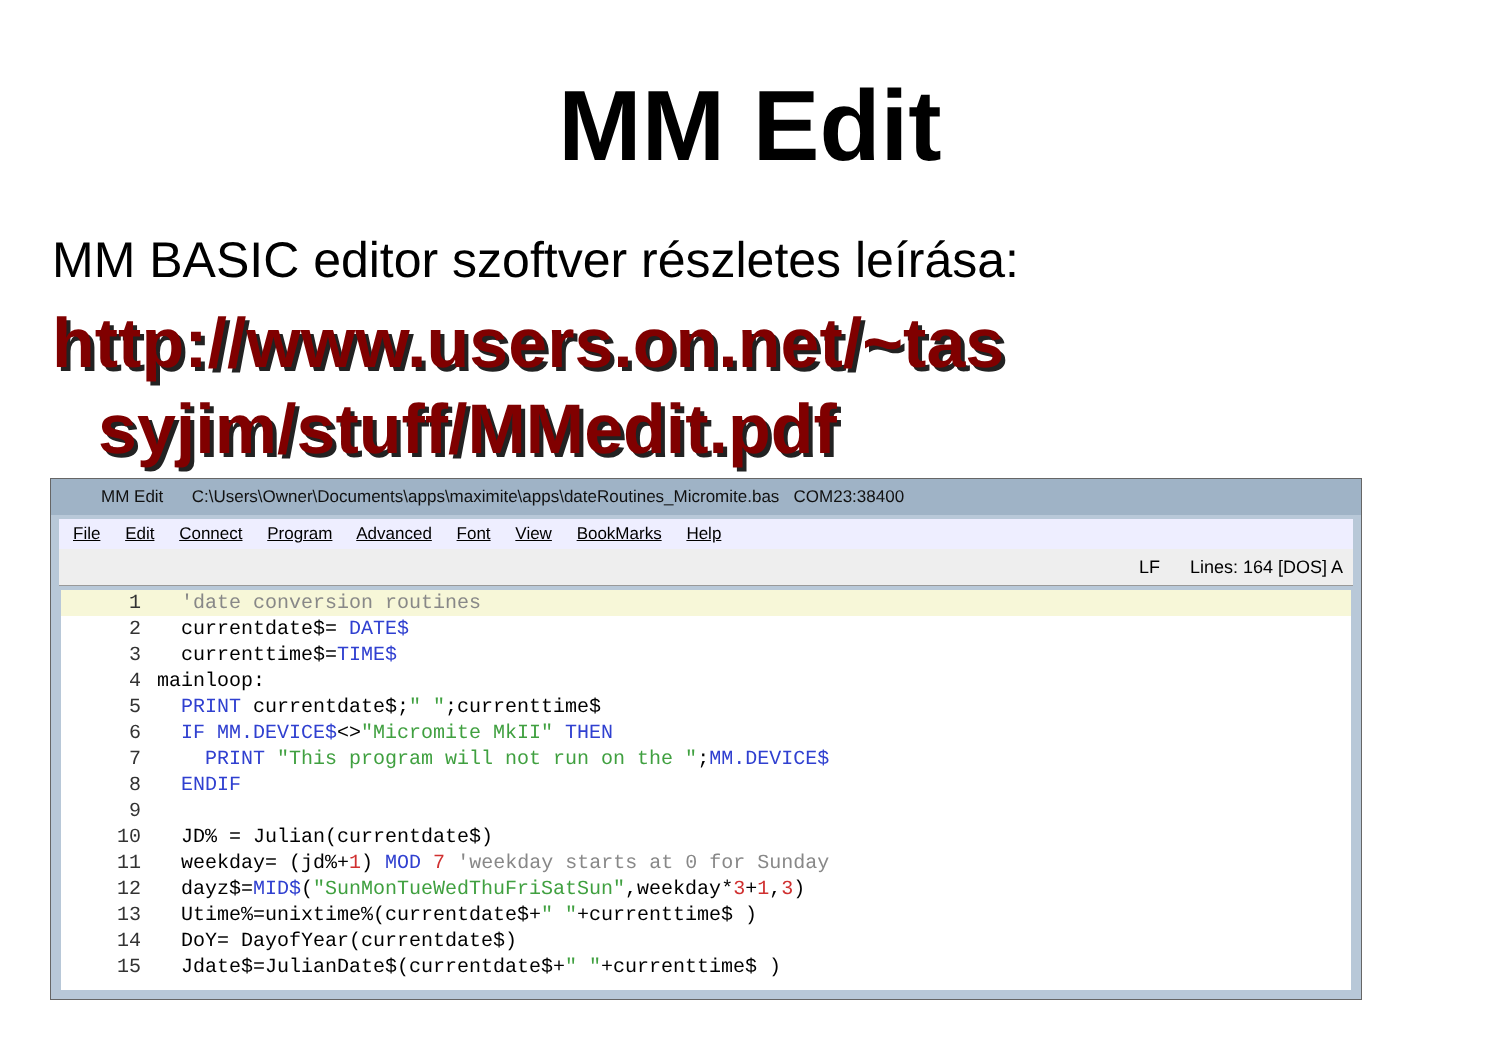MM Edit
MM BASIC editor szoftver részletes leírása:
http://www.users.on.net/~tas
syjim/stuff/MMedit.pdf
MM Edit C:\Users\Owner\Documents\apps\maximite\apps\dateRoutines_Micromite.bas COM23:38400
File Edit Connect Program Advanced Font View BookMarks Help
LF Lines: 164 [DOS] A
1 'date conversion routines
2 currentdate$= DATE$
3 currenttime$=TIME$
4 mainloop:
5 PRINT currentdate$;" ";currenttime$
6 IF MM.DEVICE$<>"Micromite MkII" THEN
7 PRINT "This program will not run on the ";MM.DEVICE$
8 ENDIF
9
10 JD% = Julian(currentdate$)
11 weekday= (jd%+1) MOD 7 'weekday starts at 0 for Sunday
12 dayz$=MID$("SunMonTueWedThuFriSatSun",weekday*3+1,3)
13 Utime%=unixtime%(currentdate$+" "+currenttime$ )
14 DoY= DayofYear(currentdate$)
15 Jdate$=JulianDate$(currentdate$+" "+currenttime$ )